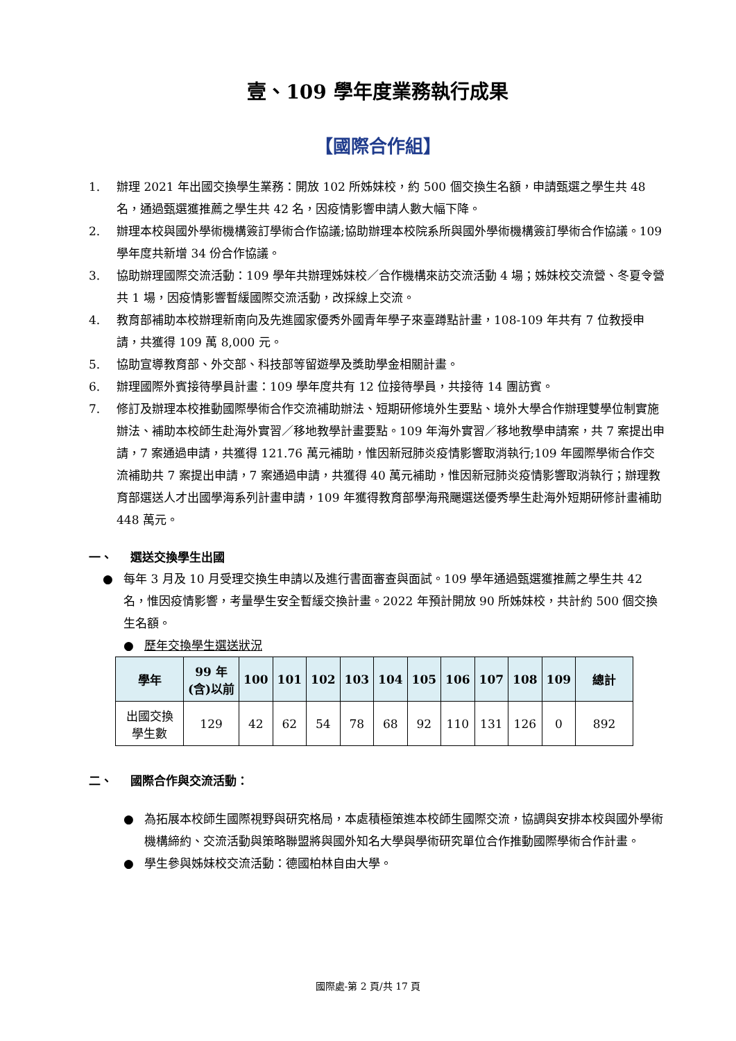壹、109 學年度業務執行成果
【國際合作組】
1. 辦理 2021 年出國交換學生業務：開放 102 所姊妹校，約 500 個交換生名額，申請甄選之學生共 48 名，通過甄選獲推薦之學生共 42 名，因疫情影響申請人數大幅下降。
2. 辦理本校與國外學術機構簽訂學術合作協議;協助辦理本校院系所與國外學術機構簽訂學術合作協議。109 學年度共新增 34 份合作協議。
3. 協助辦理國際交流活動：109 學年共辦理姊妹校／合作機構來訪交流活動 4 場；姊妹校交流營、冬夏令營共 1 場，因疫情影響暫緩國際交流活動，改採線上交流。
4. 教育部補助本校辦理新南向及先進國家優秀外國青年學子來臺蹲點計畫，108-109 年共有 7 位教授申請，共獲得 109 萬 8,000 元。
5. 協助宣導教育部、外交部、科技部等留遊學及獎助學金相關計畫。
6. 辦理國際外賓接待學員計畫：109 學年度共有 12 位接待學員，共接待 14 團訪賓。
7. 修訂及辦理本校推動國際學術合作交流補助辦法、短期研修境外生要點、境外大學合作辦理雙學位制實施辦法、補助本校師生赴海外實習／移地教學計畫要點。109 年海外實習／移地教學申請案，共 7 案提出申請，7 案通過申請，共獲得 121.76 萬元補助，惟因新冠肺炎疫情影響取消執行;109 年國際學術合作交流補助共 7 案提出申請，7 案通過申請，共獲得 40 萬元補助，惟因新冠肺炎疫情影響取消執行；辦理教育部選送人才出國學海系列計畫申請，109 年獲得教育部學海飛颺選送優秀學生赴海外短期研修計畫補助 448 萬元。
一、 選送交換學生出國
● 每年 3 月及 10 月受理交換生申請以及進行書面審查與面試。109 學年通過甄選獲推薦之學生共 42 名，惟因疫情影響，考量學生安全暫緩交換計畫。2022 年預計開放 90 所姊妹校，共計約 500 個交換生名額。
● 歷年交換學生選送狀況
| 學年 | 99 年 (含)以前 | 100 | 101 | 102 | 103 | 104 | 105 | 106 | 107 | 108 | 109 | 總計 |
| --- | --- | --- | --- | --- | --- | --- | --- | --- | --- | --- | --- | --- |
| 出國交換 學生數 | 129 | 42 | 62 | 54 | 78 | 68 | 92 | 110 | 131 | 126 | 0 | 892 |
二、 國際合作與交流活動：
● 為拓展本校師生國際視野與研究格局，本處積極策進本校師生國際交流，協調與安排本校與國外學術機構締約、交流活動與策略聯盟將與國外知名大學與學術研究單位合作推動國際學術合作計畫。
● 學生參與姊妹校交流活動：德國柏林自由大學。
國際處-第 2 頁/共 17 頁